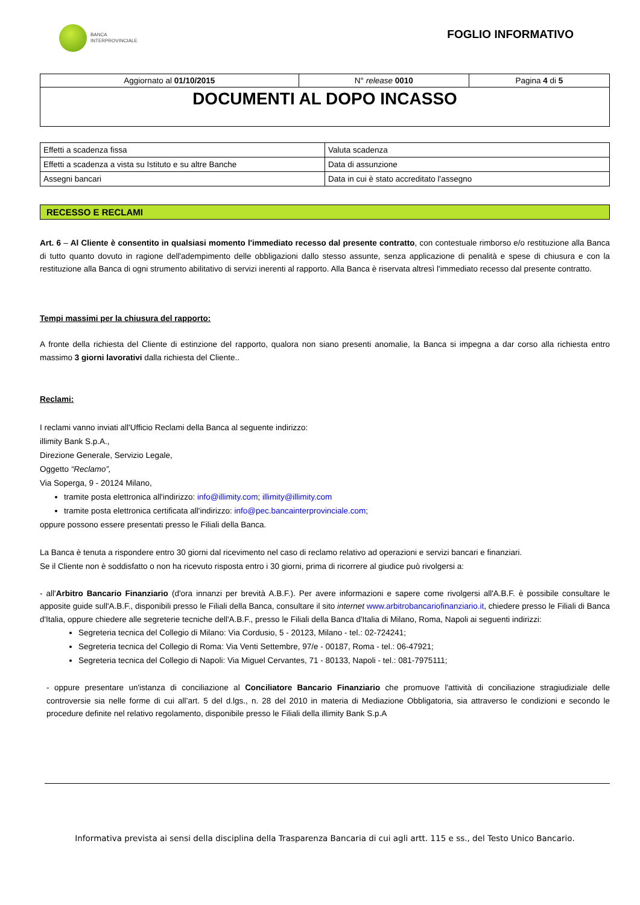BANCA
INTERPROVINCIALE
FOGLIO INFORMATIVO
| Aggiornato al 01/10/2015 | N° release 0010 | Pagina 4 di 5 |
| DOCUMENTI AL DOPO INCASSO | | |
| Effetti a scadenza fissa | Valuta scadenza |
| Effetti a scadenza a vista su Istituto e su altre Banche | Data di assunzione |
| Assegni bancari | Data in cui è stato accreditato l'assegno |
RECESSO E RECLAMI
Art. 6 – Al Cliente è consentito in qualsiasi momento l'immediato recesso dal presente contratto, con contestuale rimborso e/o restituzione alla Banca di tutto quanto dovuto in ragione dell'adempimento delle obbligazioni dallo stesso assunte, senza applicazione di penalità e spese di chiusura e con la restituzione alla Banca di ogni strumento abilitativo di servizi inerenti al rapporto. Alla Banca è riservata altresì l'immediato recesso dal presente contratto.
Tempi massimi per la chiusura del rapporto:
A fronte della richiesta del Cliente di estinzione del rapporto, qualora non siano presenti anomalie, la Banca si impegna a dar corso alla richiesta entro massimo 3 giorni lavorativi dalla richiesta del Cliente..
Reclami:
I reclami vanno inviati all'Ufficio Reclami della Banca al seguente indirizzo:
illimity Bank S.p.A.,
Direzione Generale, Servizio Legale,
Oggetto “Reclamo”,
Via Soperga, 9 - 20124 Milano,
tramite posta elettronica all'indirizzo: info@illimity.com; illimity@illimity.com
tramite posta elettronica certificata all'indirizzo: info@pec.bancainterprovinciale.com;
oppure possono essere presentati presso le Filiali della Banca.
La Banca è tenuta a rispondere entro 30 giorni dal ricevimento nel caso di reclamo relativo ad operazioni e servizi bancari e finanziari.
Se il Cliente non è soddisfatto o non ha ricevuto risposta entro i 30 giorni, prima di ricorrere al giudice può rivolgersi a:
- all'Arbitro Bancario Finanziario (d'ora innanzi per brevità A.B.F.). Per avere informazioni e sapere come rivolgersi all'A.B.F. è possibile consultare le apposite guide sull'A.B.F., disponibili presso le Filiali della Banca, consultare il sito internet www.arbitrobancariofinanziario.it, chiedere presso le Filiali di Banca d'Italia, oppure chiedere alle segreterie tecniche dell'A.B.F., presso le Filiali della Banca d'Italia di Milano, Roma, Napoli ai seguenti indirizzi:
Segreteria tecnica del Collegio di Milano: Via Cordusio, 5 - 20123, Milano - tel.: 02-724241;
Segreteria tecnica del Collegio di Roma: Via Venti Settembre, 97/e - 00187, Roma - tel.: 06-47921;
Segreteria tecnica del Collegio di Napoli: Via Miguel Cervantes, 71 - 80133, Napoli - tel.: 081-7975111;
- oppure presentare un'istanza di conciliazione al Conciliatore Bancario Finanziario che promuove l'attività di conciliazione stragiudiziale delle controversie sia nelle forme di cui all’art. 5 del d.lgs., n. 28 del 2010 in materia di Mediazione Obbligatoria, sia attraverso le condizioni e secondo le procedure definite nel relativo regolamento, disponibile presso le Filiali della illimity Bank S.p.A
Informativa prevista ai sensi della disciplina della Trasparenza Bancaria di cui agli artt. 115 e ss., del Testo Unico Bancario.